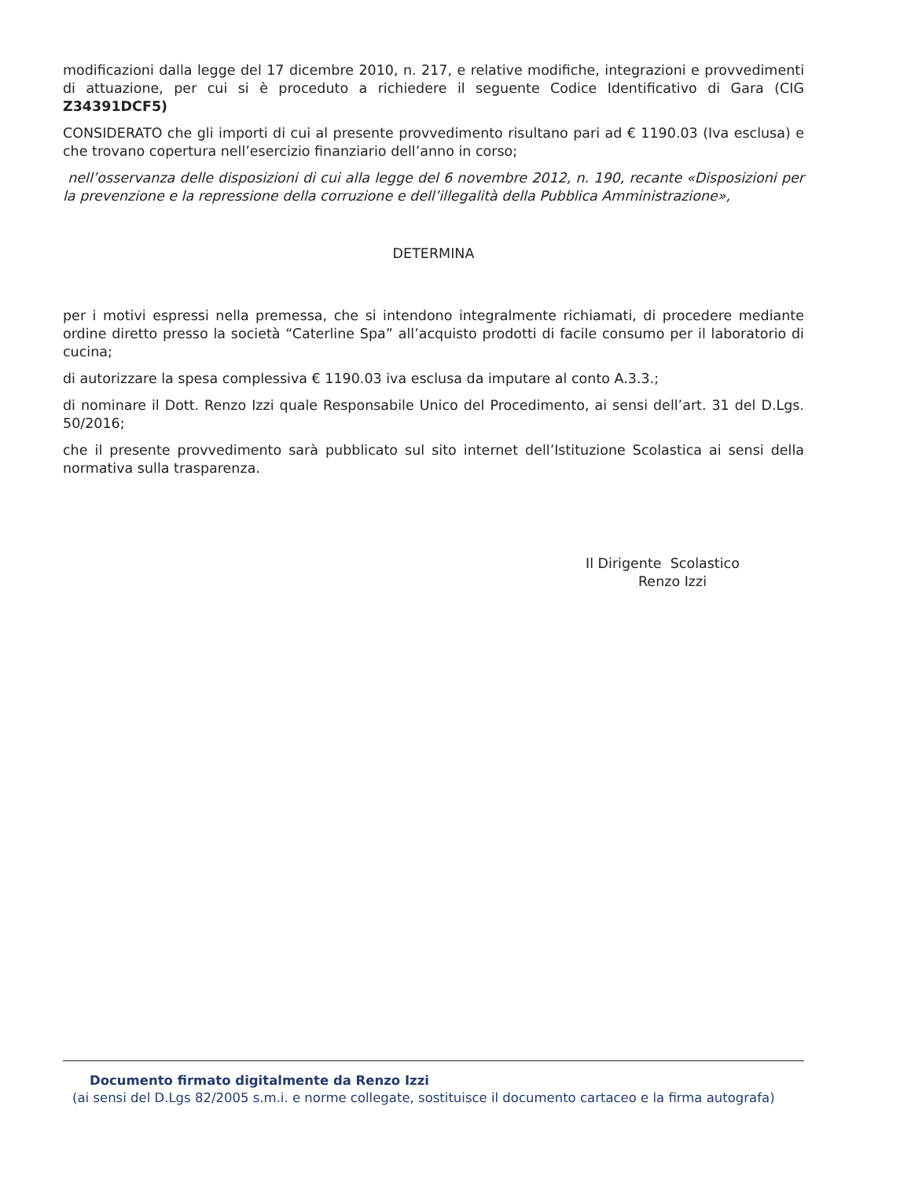modificazioni dalla legge del 17 dicembre 2010, n. 217, e relative modifiche, integrazioni e provvedimenti di attuazione, per cui si è proceduto a richiedere il seguente Codice Identificativo di Gara (CIG Z34391DCF5)
CONSIDERATO che gli importi di cui al presente provvedimento risultano pari ad € 1190.03 (Iva esclusa) e che trovano copertura nell’esercizio finanziario dell’anno in corso;
nell’osservanza delle disposizioni di cui alla legge del 6 novembre 2012, n. 190, recante «Disposizioni per la prevenzione e la repressione della corruzione e dell’illegalità della Pubblica Amministrazione»,
DETERMINA
per i motivi espressi nella premessa, che si intendono integralmente richiamati, di procedere mediante ordine diretto presso la società “Caterline Spa” all’acquisto prodotti di facile consumo per il laboratorio di cucina;
di autorizzare la spesa complessiva € 1190.03 iva esclusa da imputare al conto A.3.3.;
di nominare il Dott. Renzo Izzi quale Responsabile Unico del Procedimento, ai sensi dell’art. 31 del D.Lgs. 50/2016;
che il presente provvedimento sarà pubblicato sul sito internet dell’Istituzione Scolastica ai sensi della normativa sulla trasparenza.
Il Dirigente Scolastico
Renzo Izzi
Documento firmato digitalmente da Renzo Izzi
(ai sensi del D.Lgs 82/2005 s.m.i. e norme collegate, sostituisce il documento cartaceo e la firma autografa)